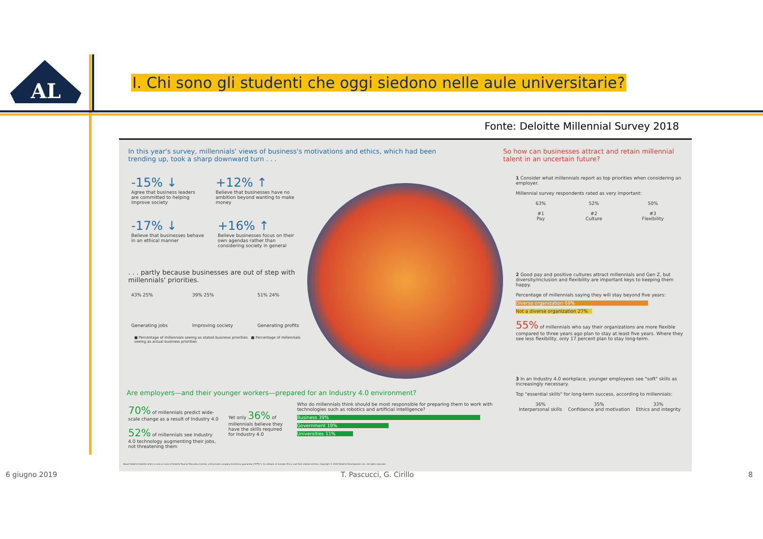AL
I. Chi sono gli studenti che oggi siedono nelle aule universitarie?
Fonte: Deloitte Millennial Survey 2018
In this year's survey, millennials' views of business's motivations and ethics, which had been trending up, took a sharp downward turn . . .
-15% ↓
Agree that business leaders are committed to helping improve society
+12% ↑
Believe that businesses have no ambition beyond wanting to make money
-17% ↓
Believe that businesses behave in an ethical manner
+16% ↑
Believe businesses focus on their own agendas rather than considering society in general
. . . partly because businesses are out of step with millennials' priorities.
43% 25%
Generating jobs
39% 25%
Improving society
51% 24%
Generating profits
■ Percentage of millennials seeing as stated business priorities ■ Percentage of millennials seeing as actual business priorities
So how can businesses attract and retain millennial talent in an uncertain future?
1 Consider what millennials report as top priorities when considering an employer.
Millennial survey respondents rated as very important:
63%
#1
Pay
52%
#2
Culture
50%
#3
Flexibility
2 Good pay and positive cultures attract millennials and Gen Z, but diversity/inclusion and flexibility are important keys to keeping them happy.
Percentage of millennials saying they will stay beyond five years:
Diverse organization 69%
Not a diverse organization 27%
55% of millennials who say their organizations are more flexible compared to three years ago plan to stay at least five years. Where they see less flexibility, only 17 percent plan to stay long-term.
3 In an Industry 4.0 workplace, younger employees see "soft" skills as increasingly necessary.
Top "essential skills" for long-term success, according to millennials:
36%
Interpersonal skills
35%
Confidence and motivation
33%
Ethics and integrity
Are employers—and their younger workers—prepared for an Industry 4.0 environment?
70% of millennials predict wide-scale change as a result of Industry 4.0
52% of millennials see Industry 4.0 technology augmenting their jobs, not threatening them
Yet only 36% of millennials believe they have the skills required for Industry 4.0
Who do millennials think should be most responsible for preparing them to work with technologies such as robotics and artificial intelligence?
Business 39%
Government 19%
Universities 11%
About Deloitte Deloitte refers to one or more of Deloitte Touche Tohmatsu Limited, a UK private company limited by guarantee ("DTTL"), its network of member firms, and their related entities. Copyright © 2018 Deloitte Development LLC. All rights reserved.
6 giugno 2019 T. Pascucci, G. Cirillo 8